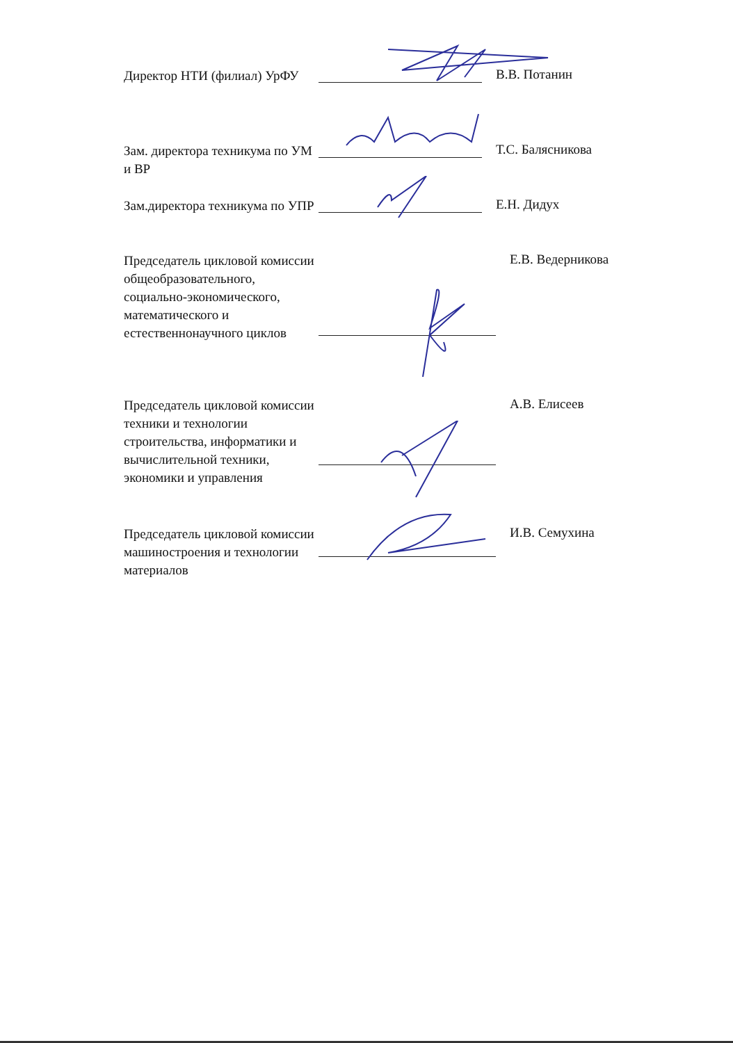Директор НТИ (филиал) УрФУ
В.В. Потанин
Зам. директора техникума по УМ и ВР
Т.С. Балясникова
Зам.директора техникума по УПР
Е.Н. Дидух
Председатель цикловой комиссии общеобразовательного, социально-экономического, математического и естественнонаучного циклов
Е.В. Ведерникова
Председатель цикловой комиссии техники и технологии строительства, информатики и вычислительной техники, экономики и управления
А.В. Елисеев
Председатель цикловой комиссии машиностроения и технологии материалов
И.В. Семухина